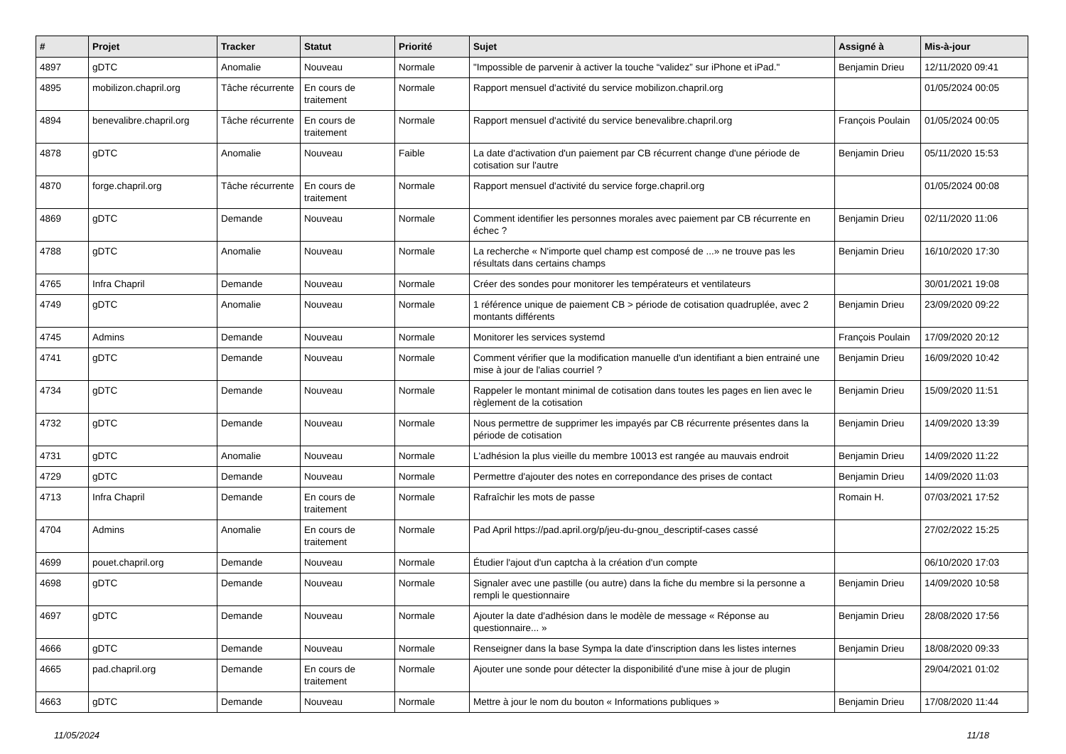| # | Projet | Tracker | Statut | Priorité | Sujet | Assigné à | Mis-à-jour |
| --- | --- | --- | --- | --- | --- | --- | --- |
| 4897 | gDTC | Anomalie | Nouveau | Normale | "Impossible de parvenir à activer la touche “validez” sur iPhone et iPad." | Benjamin Drieu | 12/11/2020 09:41 |
| 4895 | mobilizon.chapril.org | Tâche récurrente | En cours de traitement | Normale | Rapport mensuel d'activité du service mobilizon.chapril.org | | 01/05/2024 00:05 |
| 4894 | benevalibre.chapril.org | Tâche récurrente | En cours de traitement | Normale | Rapport mensuel d'activité du service benevalibre.chapril.org | François Poulain | 01/05/2024 00:05 |
| 4878 | gDTC | Anomalie | Nouveau | Faible | La date d'activation d'un paiement par CB récurrent change d'une période de cotisation sur l'autre | Benjamin Drieu | 05/11/2020 15:53 |
| 4870 | forge.chapril.org | Tâche récurrente | En cours de traitement | Normale | Rapport mensuel d'activité du service forge.chapril.org | | 01/05/2024 00:08 |
| 4869 | gDTC | Demande | Nouveau | Normale | Comment identifier les personnes morales avec paiement par CB récurrente en échec ? | Benjamin Drieu | 02/11/2020 11:06 |
| 4788 | gDTC | Anomalie | Nouveau | Normale | La recherche « N'importe quel champ est composé de ...» ne trouve pas les résultats dans certains champs | Benjamin Drieu | 16/10/2020 17:30 |
| 4765 | Infra Chapril | Demande | Nouveau | Normale | Créer des sondes pour monitorer les températeurs et ventilateurs | | 30/01/2021 19:08 |
| 4749 | gDTC | Anomalie | Nouveau | Normale | 1 référence unique de paiement CB > période de cotisation quadruplée, avec 2 montants différents | Benjamin Drieu | 23/09/2020 09:22 |
| 4745 | Admins | Demande | Nouveau | Normale | Monitorer les services systemd | François Poulain | 17/09/2020 20:12 |
| 4741 | gDTC | Demande | Nouveau | Normale | Comment vérifier que la modification manuelle d'un identifiant a bien entrainé une mise à jour de l'alias courriel ? | Benjamin Drieu | 16/09/2020 10:42 |
| 4734 | gDTC | Demande | Nouveau | Normale | Rappeler le montant minimal de cotisation dans toutes les pages en lien avec le règlement de la cotisation | Benjamin Drieu | 15/09/2020 11:51 |
| 4732 | gDTC | Demande | Nouveau | Normale | Nous permettre de supprimer les impayés par CB récurrente présentes dans la période de cotisation | Benjamin Drieu | 14/09/2020 13:39 |
| 4731 | gDTC | Anomalie | Nouveau | Normale | L'adhésion la plus vieille du membre 10013 est rangée au mauvais endroit | Benjamin Drieu | 14/09/2020 11:22 |
| 4729 | gDTC | Demande | Nouveau | Normale | Permettre d'ajouter des notes en correpondance des prises de contact | Benjamin Drieu | 14/09/2020 11:03 |
| 4713 | Infra Chapril | Demande | En cours de traitement | Normale | Rafraîchir les mots de passe | Romain H. | 07/03/2021 17:52 |
| 4704 | Admins | Anomalie | En cours de traitement | Normale | Pad April https://pad.april.org/p/jeu-du-gnou_descriptif-cases cassé | | 27/02/2022 15:25 |
| 4699 | pouet.chapril.org | Demande | Nouveau | Normale | Étudier l'ajout d'un captcha à la création d'un compte | | 06/10/2020 17:03 |
| 4698 | gDTC | Demande | Nouveau | Normale | Signaler avec une pastille (ou autre) dans la fiche du membre si la personne a rempli le questionnaire | Benjamin Drieu | 14/09/2020 10:58 |
| 4697 | gDTC | Demande | Nouveau | Normale | Ajouter la date d'adhésion dans le modèle de message « Réponse au questionnaire... » | Benjamin Drieu | 28/08/2020 17:56 |
| 4666 | gDTC | Demande | Nouveau | Normale | Renseigner dans la base Sympa la date d'inscription dans les listes internes | Benjamin Drieu | 18/08/2020 09:33 |
| 4665 | pad.chapril.org | Demande | En cours de traitement | Normale | Ajouter une sonde pour détecter la disponibilité d'une mise à jour de plugin | | 29/04/2021 01:02 |
| 4663 | gDTC | Demande | Nouveau | Normale | Mettre à jour le nom du bouton « Informations publiques » | Benjamin Drieu | 17/08/2020 11:44 |
11/05/2024 11/18